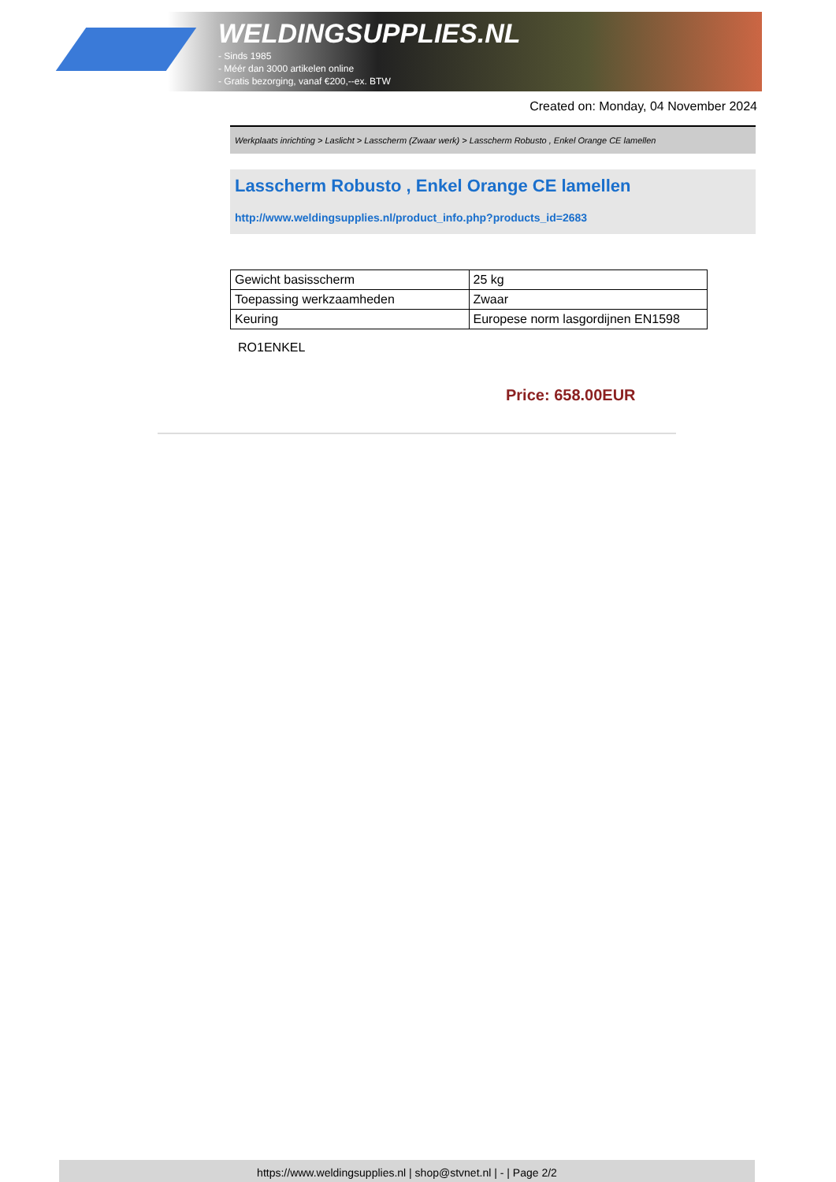WELDINGSUPPLIES.NL
- Sinds 1985
- Méér dan 3000 artikelen online
- Gratis bezorging, vanaf €200,--ex. BTW
Created on: Monday, 04 November 2024
Werkplaats inrichting > Laslicht > Lasscherm (Zwaar werk) > Lasscherm Robusto , Enkel Orange CE lamellen
Lasscherm Robusto , Enkel Orange CE lamellen
http://www.weldingsupplies.nl/product_info.php?products_id=2683
| Gewicht basisscherm | 25 kg |
| Toepassing werkzaamheden | Zwaar |
| Keuring | Europese norm lasgordijnen EN1598 |
RO1ENKEL
Price: 658.00EUR
https://www.weldingsupplies.nl | shop@stvnet.nl | - | Page 2/2